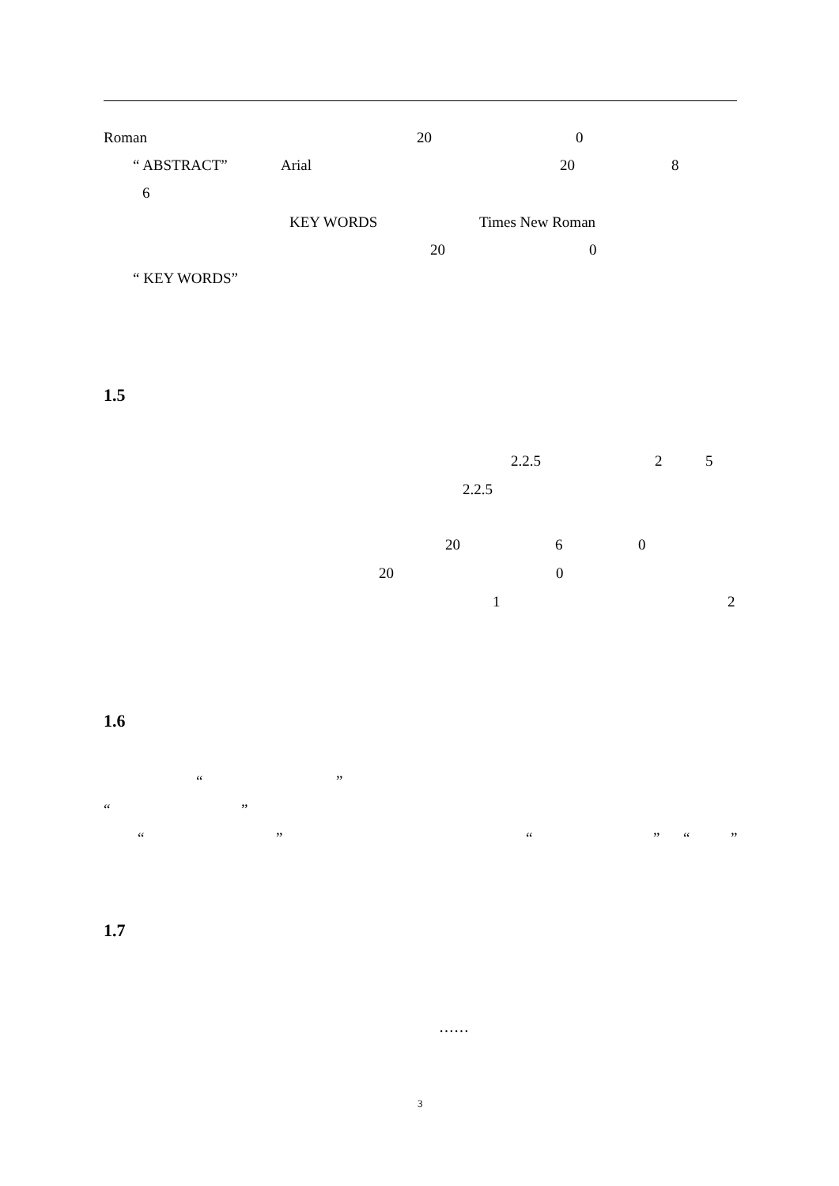Roman 20 0
“ ABSTRACT” Arial 20 8
6
KEY WORDS Times New Roman
20 0
“ KEY WORDS”
1.5
2.2.5 2 5
2.2.5
20 6 0
20 0
1 2
1.6
“ ”
“ ”
“ ” “ ” “ ”
1.7
……
3